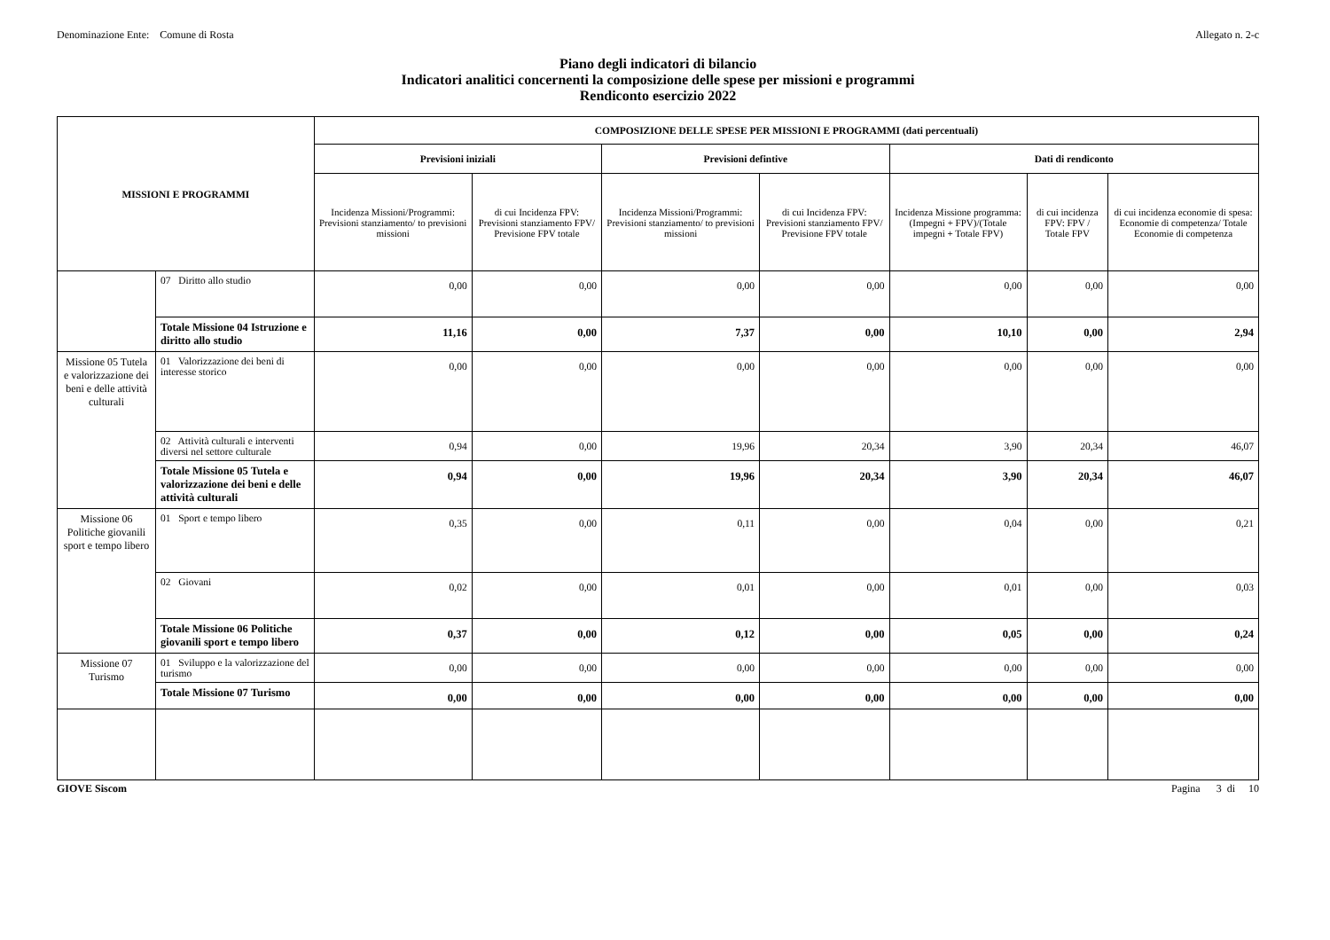Denominazione Ente: Comune di Rosta Allegato n. 2-c
Piano degli indicatori di bilancio
Indicatori analitici concernenti la composizione delle spese per missioni e programmi
Rendiconto esercizio 2022
| MISSIONI E PROGRAMMI | | COMPOSIZIONE DELLE SPESE PER MISSIONI E PROGRAMMI (dati percentuali) | | | | | | |
| --- | --- | --- | --- | --- | --- | --- | --- | --- |
| | | Previsioni iniziali | | Previsioni defintive | | Dati di rendiconto | | |
| | | Incidenza Missioni/Programmi: Previsioni stanziamento/ to previsioni missioni | di cui Incidenza FPV: Previsioni stanziamento FPV/ Previsione FPV totale | Incidenza Missioni/Programmi: Previsioni stanziamento/ to previsioni missioni | di cui Incidenza FPV: Previsioni stanziamento FPV/ Previsione FPV totale | Incidenza Missione programma: (Impegni + FPV)/(Totale impegni + Totale FPV) | di cui incidenza FPV: FPV / Totale FPV | di cui incidenza economie di spesa: Economie di competenza/ Totale Economie di competenza |
| | 07 Diritto allo studio | 0,00 | 0,00 | 0,00 | 0,00 | 0,00 | 0,00 | 0,00 |
| | Totale Missione 04 Istruzione e diritto allo studio | 11,16 | 0,00 | 7,37 | 0,00 | 10,10 | 0,00 | 2,94 |
| Missione 05 Tutela e valorizzazione dei beni e delle attività culturali | 01 Valorizzazione dei beni di interesse storico | 0,00 | 0,00 | 0,00 | 0,00 | 0,00 | 0,00 | 0,00 |
| | 02 Attività culturali e interventi diversi nel settore culturale | 0,94 | 0,00 | 19,96 | 20,34 | 3,90 | 20,34 | 46,07 |
| | Totale Missione 05 Tutela e valorizzazione dei beni e delle attività culturali | 0,94 | 0,00 | 19,96 | 20,34 | 3,90 | 20,34 | 46,07 |
| Missione 06 Politiche giovanili sport e tempo libero | 01 Sport e tempo libero | 0,35 | 0,00 | 0,11 | 0,00 | 0,04 | 0,00 | 0,21 |
| | 02 Giovani | 0,02 | 0,00 | 0,01 | 0,00 | 0,01 | 0,00 | 0,03 |
| | Totale Missione 06 Politiche giovanili sport e tempo libero | 0,37 | 0,00 | 0,12 | 0,00 | 0,05 | 0,00 | 0,24 |
| Missione 07 Turismo | 01 Sviluppo e la valorizzazione del turismo | 0,00 | 0,00 | 0,00 | 0,00 | 0,00 | 0,00 | 0,00 |
| | Totale Missione 07 Turismo | 0,00 | 0,00 | 0,00 | 0,00 | 0,00 | 0,00 | 0,00 |
GIOVE Siscom Pagina 3 di 10